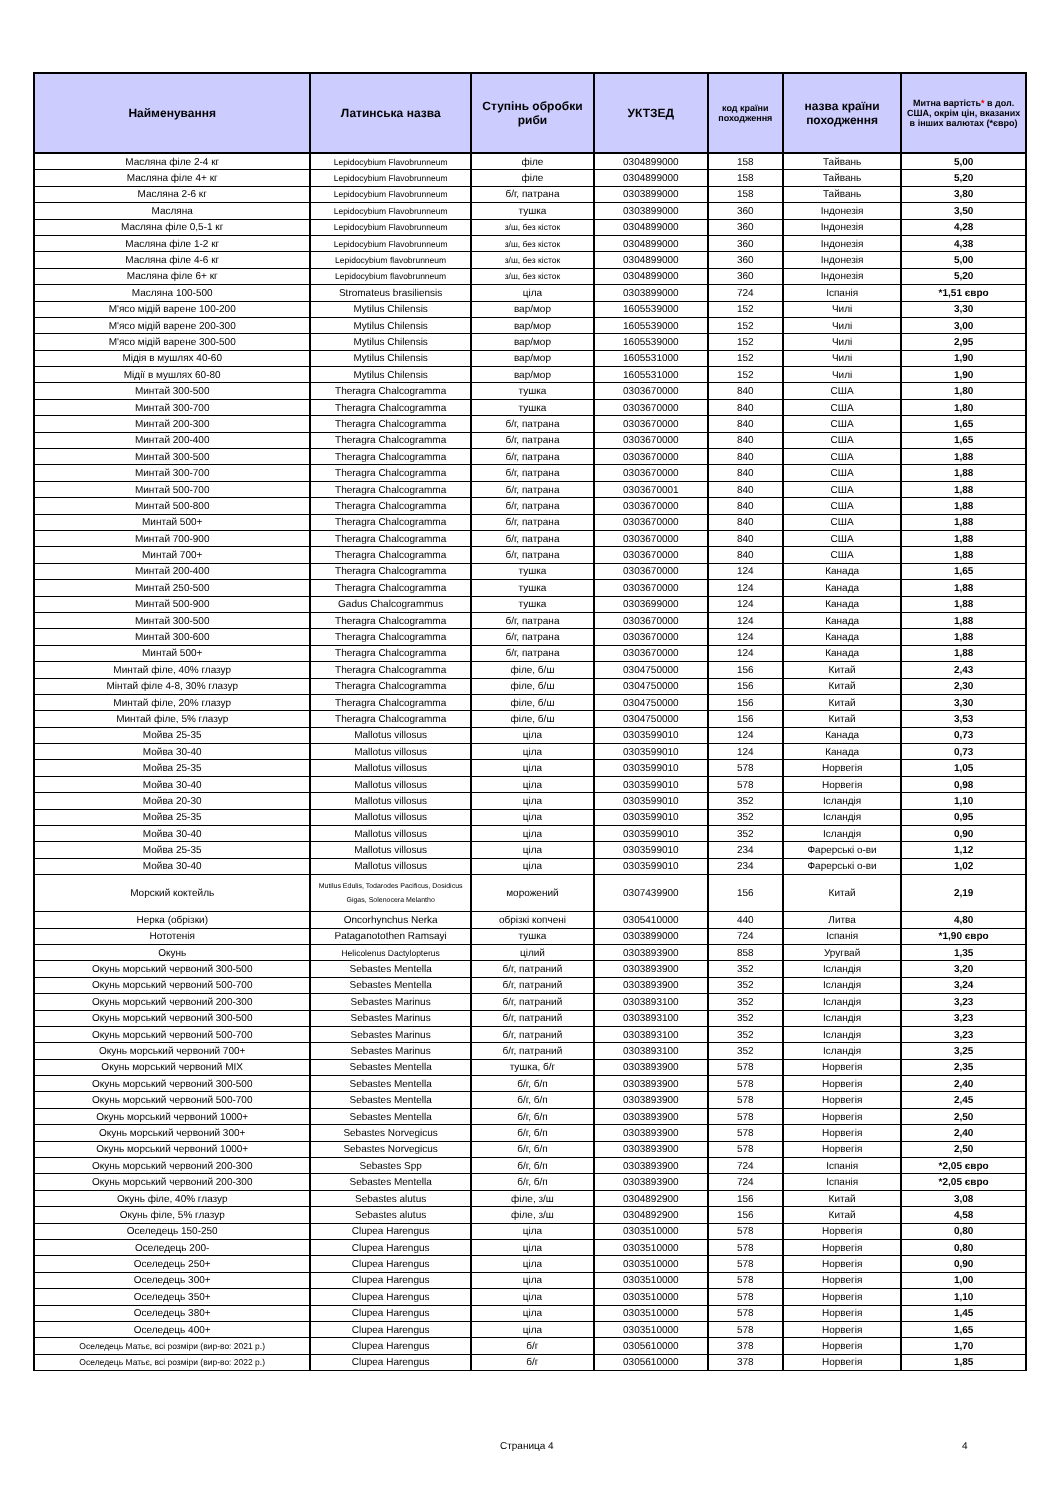| Найменування | Латинська назва | Ступінь обробки риби | УКТЗЕД | код країни походження | назва країни походження | Митна вартість * в дол. США, окрім цін, вказаних в інших валютах (*євро) |
| --- | --- | --- | --- | --- | --- | --- |
| Масляна філе 2-4 кг | Lepidocybium Flavobrunneum | філе | 0304899000 | 158 | Тайвань | 5,00 |
| Масляна філе 4+ кг | Lepidocybium Flavobrunneum | філе | 0304899000 | 158 | Тайвань | 5,20 |
| Масляна 2-6 кг | Lepidocybium Flavobrunneum | б/г, патрана | 0303899000 | 158 | Тайвань | 3,80 |
| Масляна | Lepidocybium Flavobrunneum | тушка | 0303899000 | 360 | Індонезія | 3,50 |
| Масляна філе 0,5-1 кг | Lepidocybium Flavobrunneum | з/ш, без кісток | 0304899000 | 360 | Індонезія | 4,28 |
| Масляна філе 1-2 кг | Lepidocybium Flavobrunneum | з/ш, без кісток | 0304899000 | 360 | Індонезія | 4,38 |
| Масляна філе 4-6 кг | Lepidocybium flavobrunneum | з/ш, без кісток | 0304899000 | 360 | Індонезія | 5,00 |
| Масляна філе 6+ кг | Lepidocybium flavobrunneum | з/ш, без кісток | 0304899000 | 360 | Індонезія | 5,20 |
| Масляна 100-500 | Stromateus brasiliensis | ціла | 0303899000 | 724 | Іспанія | *1,51 євро |
| М'ясо мідій варене 100-200 | Mytilus Chilensis | вар/мор | 1605539000 | 152 | Чилі | 3,30 |
| М'ясо мідій варене 200-300 | Mytilus Chilensis | вар/мор | 1605539000 | 152 | Чилі | 3,00 |
| М'ясо мідій варене 300-500 | Mytilus Chilensis | вар/мор | 1605539000 | 152 | Чилі | 2,95 |
| Мідія в мушлях 40-60 | Mytilus Chilensis | вар/мор | 1605531000 | 152 | Чилі | 1,90 |
| Мідії в мушлях 60-80 | Mytilus Chilensis | вар/мор | 1605531000 | 152 | Чилі | 1,90 |
| Минтай 300-500 | Theragra Chalcogramma | тушка | 0303670000 | 840 | США | 1,80 |
| Минтай 300-700 | Theragra Chalcogramma | тушка | 0303670000 | 840 | США | 1,80 |
| Минтай 200-300 | Theragra Chalcogramma | б/г, патрана | 0303670000 | 840 | США | 1,65 |
| Минтай 200-400 | Theragra Chalcogramma | б/г, патрана | 0303670000 | 840 | США | 1,65 |
| Минтай 300-500 | Theragra Chalcogramma | б/г, патрана | 0303670000 | 840 | США | 1,88 |
| Минтай 300-700 | Theragra Chalcogramma | б/г, патрана | 0303670000 | 840 | США | 1,88 |
| Минтай 500-700 | Theragra Chalcogramma | б/г, патрана | 0303670001 | 840 | США | 1,88 |
| Минтай 500-800 | Theragra Chalcogramma | б/г, патрана | 0303670000 | 840 | США | 1,88 |
| Минтай 500+ | Theragra Chalcogramma | б/г, патрана | 0303670000 | 840 | США | 1,88 |
| Минтай 700-900 | Theragra Chalcogramma | б/г, патрана | 0303670000 | 840 | США | 1,88 |
| Минтай 700+ | Theragra Chalcogramma | б/г, патрана | 0303670000 | 840 | США | 1,88 |
| Минтай 200-400 | Theragra Chalcogramma | тушка | 0303670000 | 124 | Канада | 1,65 |
| Минтай 250-500 | Theragra Chalcogramma | тушка | 0303670000 | 124 | Канада | 1,88 |
| Минтай 500-900 | Gadus Chalcogrammus | тушка | 0303699000 | 124 | Канада | 1,88 |
| Минтай 300-500 | Theragra Chalcogramma | б/г, патрана | 0303670000 | 124 | Канада | 1,88 |
| Минтай 300-600 | Theragra Chalcogramma | б/г, патрана | 0303670000 | 124 | Канада | 1,88 |
| Минтай 500+ | Theragra Chalcogramma | б/г, патрана | 0303670000 | 124 | Канада | 1,88 |
| Минтай філе, 40% глазур | Theragra Chalcogramma | філе, б/ш | 0304750000 | 156 | Китай | 2,43 |
| Мінтай філе 4-8, 30% глазур | Theragra Chalcogramma | філе, б/ш | 0304750000 | 156 | Китай | 2,30 |
| Минтай філе, 20% глазур | Theragra Chalcogramma | філе, б/ш | 0304750000 | 156 | Китай | 3,30 |
| Минтай філе, 5% глазур | Theragra Chalcogramma | філе, б/ш | 0304750000 | 156 | Китай | 3,53 |
| Мойва 25-35 | Mallotus villosus | ціла | 0303599010 | 124 | Канада | 0,73 |
| Мойва 30-40 | Mallotus villosus | ціла | 0303599010 | 124 | Канада | 0,73 |
| Мойва 25-35 | Mallotus villosus | ціла | 0303599010 | 578 | Норвегія | 1,05 |
| Мойва 30-40 | Mallotus villosus | ціла | 0303599010 | 578 | Норвегія | 0,98 |
| Мойва 20-30 | Mallotus villosus | ціла | 0303599010 | 352 | Ісландія | 1,10 |
| Мойва 25-35 | Mallotus villosus | ціла | 0303599010 | 352 | Ісландія | 0,95 |
| Мойва 30-40 | Mallotus villosus | ціла | 0303599010 | 352 | Ісландія | 0,90 |
| Мойва 25-35 | Mallotus villosus | ціла | 0303599010 | 234 | Фарерські о-ви | 1,12 |
| Мойва 30-40 | Mallotus villosus | ціла | 0303599010 | 234 | Фарерські о-ви | 1,02 |
| Морский коктейль | Mutilus Edulis, Todarodes Pacificus, Dosidicus Gigas, Solenocera Melantho | морожений | 0307439900 | 156 | Китай | 2,19 |
| Нерка (обрізки) | Oncorhynchus Nerka | обрізкі копчені | 0305410000 | 440 | Литва | 4,80 |
| Нототенія | Pataganotothen Ramsayi | тушка | 0303899000 | 724 | Іспанія | *1,90 євро |
| Окунь | Helicolenus Dactylopterus | цілий | 0303893900 | 858 | Уругвай | 1,35 |
| Окунь морський червоний 300-500 | Sebastes Mentella | б/г, патраний | 0303893900 | 352 | Ісландія | 3,20 |
| Окунь морський червоний 500-700 | Sebastes Mentella | б/г, патраний | 0303893900 | 352 | Ісландія | 3,24 |
| Окунь морський червоний 200-300 | Sebastes Marinus | б/г, патраний | 0303893100 | 352 | Ісландія | 3,23 |
| Окунь морський червоний 300-500 | Sebastes Marinus | б/г, патраний | 0303893100 | 352 | Ісландія | 3,23 |
| Окунь морський червоний 500-700 | Sebastes Marinus | б/г, патраний | 0303893100 | 352 | Ісландія | 3,23 |
| Окунь морський червоний 700+ | Sebastes Marinus | б/г, патраний | 0303893100 | 352 | Ісландія | 3,25 |
| Окунь морський червоний MIX | Sebastes Mentella | тушка, б/г | 0303893900 | 578 | Норвегія | 2,35 |
| Окунь морський червоний 300-500 | Sebastes Mentella | б/г, б/п | 0303893900 | 578 | Норвегія | 2,40 |
| Окунь морський червоний 500-700 | Sebastes Mentella | б/г, б/п | 0303893900 | 578 | Норвегія | 2,45 |
| Окунь морський червоний 1000+ | Sebastes Mentella | б/г, б/п | 0303893900 | 578 | Норвегія | 2,50 |
| Окунь морський червоний 300+ | Sebastes Norvegicus | б/г, б/п | 0303893900 | 578 | Норвегія | 2,40 |
| Окунь морський червоний 1000+ | Sebastes Norvegicus | б/г, б/п | 0303893900 | 578 | Норвегія | 2,50 |
| Окунь морський червоний 200-300 | Sebastes Spp | б/г, б/п | 0303893900 | 724 | Іспанія | *2,05 євро |
| Окунь морський червоний 200-300 | Sebastes Mentella | б/г, б/п | 0303893900 | 724 | Іспанія | *2,05 євро |
| Окунь філе, 40% глазур | Sebastes alutus | філе, з/ш | 0304892900 | 156 | Китай | 3,08 |
| Окунь філе, 5% глазур | Sebastes alutus | філе, з/ш | 0304892900 | 156 | Китай | 4,58 |
| Оселедець 150-250 | Clupea Harengus | ціла | 0303510000 | 578 | Норвегія | 0,80 |
| Оселедець 200- | Clupea Harengus | ціла | 0303510000 | 578 | Норвегія | 0,80 |
| Оселедець 250+ | Clupea Harengus | ціла | 0303510000 | 578 | Норвегія | 0,90 |
| Оселедець 300+ | Clupea Harengus | ціла | 0303510000 | 578 | Норвегія | 1,00 |
| Оселедець 350+ | Clupea Harengus | ціла | 0303510000 | 578 | Норвегія | 1,10 |
| Оселедець 380+ | Clupea Harengus | ціла | 0303510000 | 578 | Норвегія | 1,45 |
| Оселедець 400+ | Clupea Harengus | ціла | 0303510000 | 578 | Норвегія | 1,65 |
| Оселедець Матьє, всі розміри (вир-во: 2021 р.) | Clupea Harengus | б/г | 0305610000 | 378 | Норвегія | 1,70 |
| Оселедець Матьє, всі розміри (вир-во: 2022 р.) | Clupea Harengus | б/г | 0305610000 | 378 | Норвегія | 1,85 |
Страница 4 4